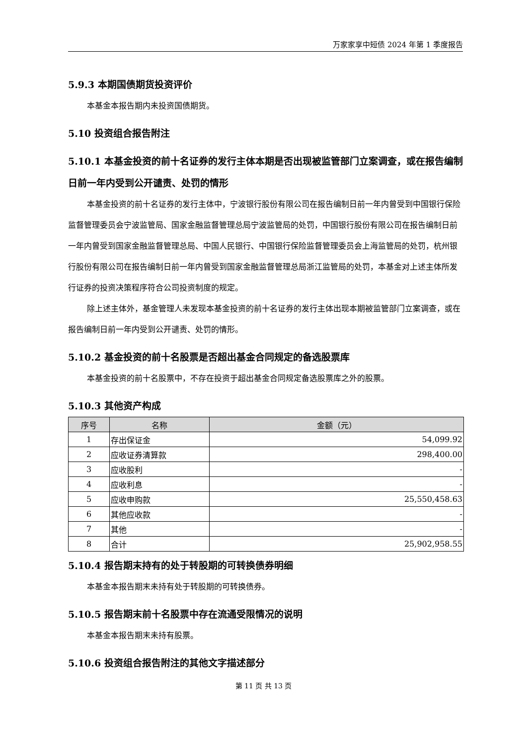万家家享中短债 2024 年第 1 季度报告
5.9.3 本期国债期货投资评价
本基金本报告期内未投资国债期货。
5.10 投资组合报告附注
5.10.1 本基金投资的前十名证券的发行主体本期是否出现被监管部门立案调查，或在报告编制日前一年内受到公开谴责、处罚的情形
本基金投资的前十名证券的发行主体中，宁波银行股份有限公司在报告编制日前一年内曾受到中国银行保险监督管理委员会宁波监管局、国家金融监督管理总局宁波监管局的处罚，中国银行股份有限公司在报告编制日前一年内曾受到国家金融监督管理总局、中国人民银行、中国银行保险监督管理委员会上海监管局的处罚，杭州银行股份有限公司在报告编制日前一年内曾受到国家金融监督管理总局浙江监管局的处罚，本基金对上述主体所发行证券的投资决策程序符合公司投资制度的规定。
除上述主体外，基金管理人未发现本基金投资的前十名证券的发行主体出现本期被监管部门立案调查，或在报告编制日前一年内受到公开谴责、处罚的情形。
5.10.2 基金投资的前十名股票是否超出基金合同规定的备选股票库
本基金投资的前十名股票中，不存在投资于超出基金合同规定备选股票库之外的股票。
5.10.3 其他资产构成
| 序号 | 名称 | 金额（元） |
| --- | --- | --- |
| 1 | 存出保证金 | 54,099.92 |
| 2 | 应收证券清算款 | 298,400.00 |
| 3 | 应收股利 | - |
| 4 | 应收利息 | - |
| 5 | 应收申购款 | 25,550,458.63 |
| 6 | 其他应收款 | - |
| 7 | 其他 | - |
| 8 | 合计 | 25,902,958.55 |
5.10.4 报告期末持有的处于转股期的可转换债券明细
本基金本报告期末未持有处于转股期的可转换债券。
5.10.5 报告期末前十名股票中存在流通受限情况的说明
本基金本报告期末未持有股票。
5.10.6 投资组合报告附注的其他文字描述部分
第 11 页 共 13 页